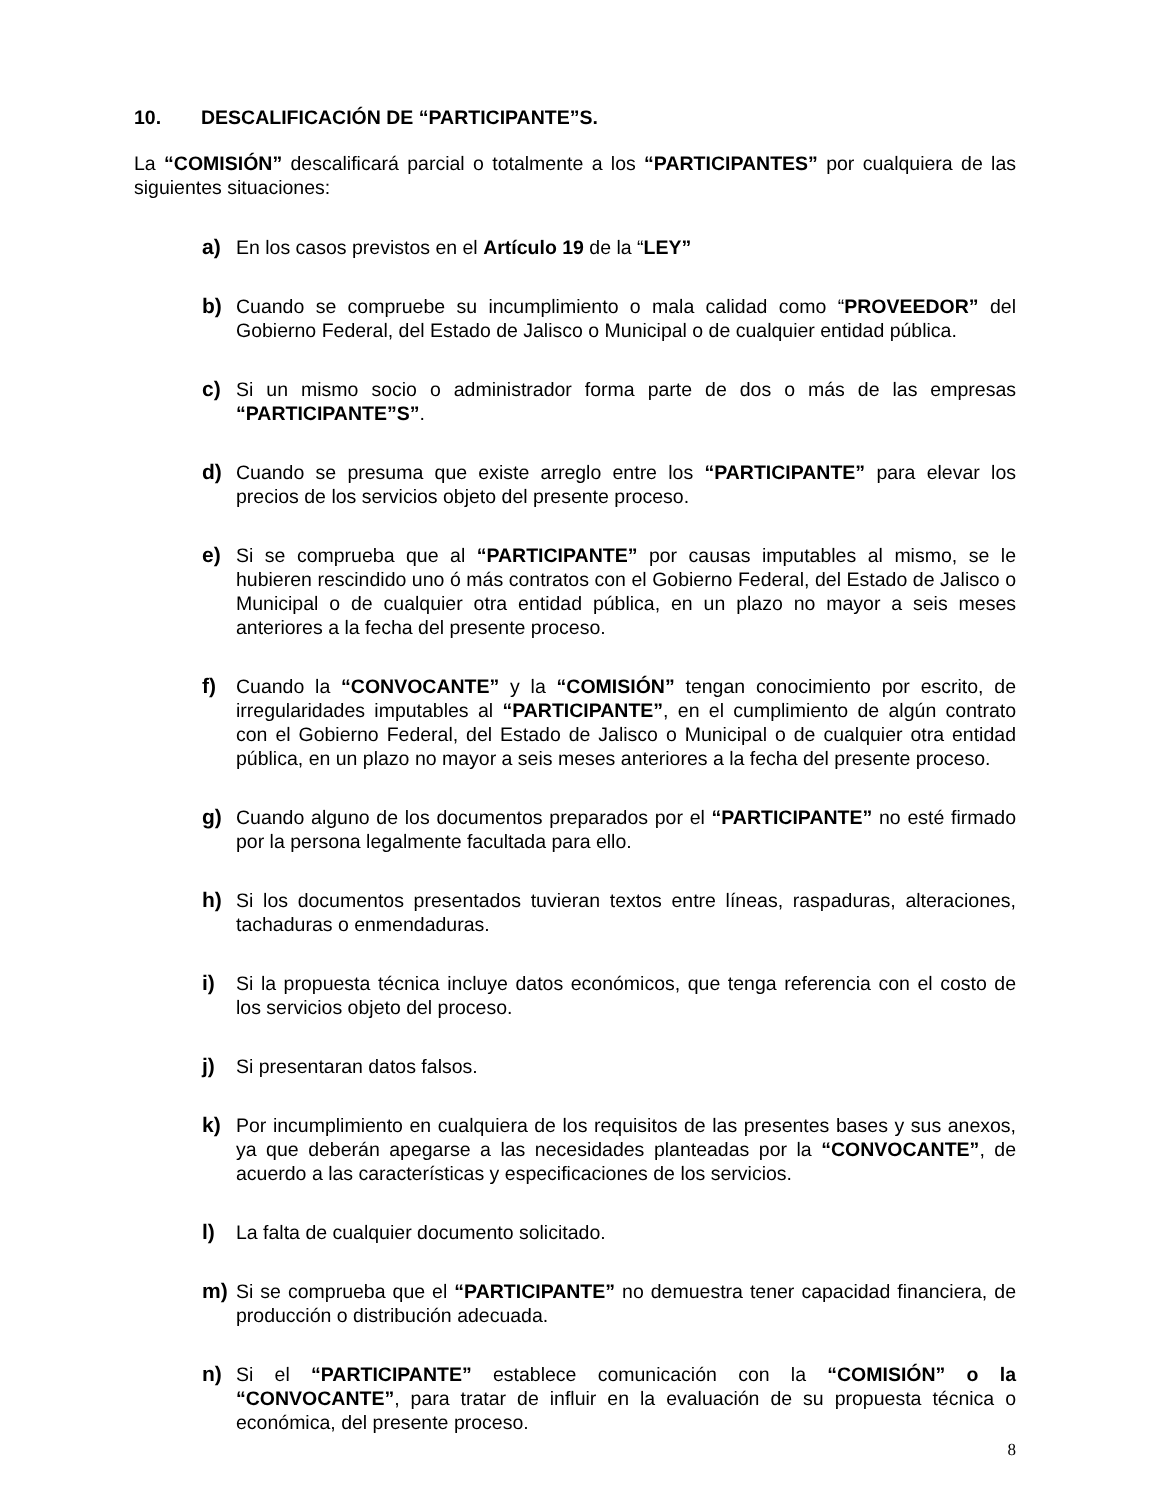10. DESCALIFICACIÓN DE “PARTICIPANTE”S.
La “COMISIÓN” descalificará parcial o totalmente a los “PARTICIPANTES” por cualquiera de las siguientes situaciones:
a) En los casos previstos en el Artículo 19 de la “LEY”
b) Cuando se compruebe su incumplimiento o mala calidad como “PROVEEDOR” del Gobierno Federal, del Estado de Jalisco o Municipal o de cualquier entidad pública.
c) Si un mismo socio o administrador forma parte de dos o más de las empresas “PARTICIPANTE”S”.
d) Cuando se presuma que existe arreglo entre los “PARTICIPANTE” para elevar los precios de los servicios objeto del presente proceso.
e) Si se comprueba que al “PARTICIPANTE” por causas imputables al mismo, se le hubieren rescindido uno ó más contratos con el Gobierno Federal, del Estado de Jalisco o Municipal o de cualquier otra entidad pública, en un plazo no mayor a seis meses anteriores a la fecha del presente proceso.
f) Cuando la “CONVOCANTE” y la “COMISIÓN” tengan conocimiento por escrito, de irregularidades imputables al “PARTICIPANTE”, en el cumplimiento de algún contrato con el Gobierno Federal, del Estado de Jalisco o Municipal o de cualquier otra entidad pública, en un plazo no mayor a seis meses anteriores a la fecha del presente proceso.
g) Cuando alguno de los documentos preparados por el “PARTICIPANTE” no esté firmado por la persona legalmente facultada para ello.
h) Si los documentos presentados tuvieran textos entre líneas, raspaduras, alteraciones, tachaduras o enmendaduras.
i) Si la propuesta técnica incluye datos económicos, que tenga referencia con el costo de los servicios objeto del proceso.
j) Si presentaran datos falsos.
k) Por incumplimiento en cualquiera de los requisitos de las presentes bases y sus anexos, ya que deberán apegarse a las necesidades planteadas por la “CONVOCANTE”, de acuerdo a las características y especificaciones de los servicios.
l) La falta de cualquier documento solicitado.
m) Si se comprueba que el “PARTICIPANTE” no demuestra tener capacidad financiera, de producción o distribución adecuada.
n) Si el “PARTICIPANTE” establece comunicación con la “COMISIÓN” o la “CONVOCANTE”, para tratar de influir en la evaluación de su propuesta técnica o económica, del presente proceso.
8